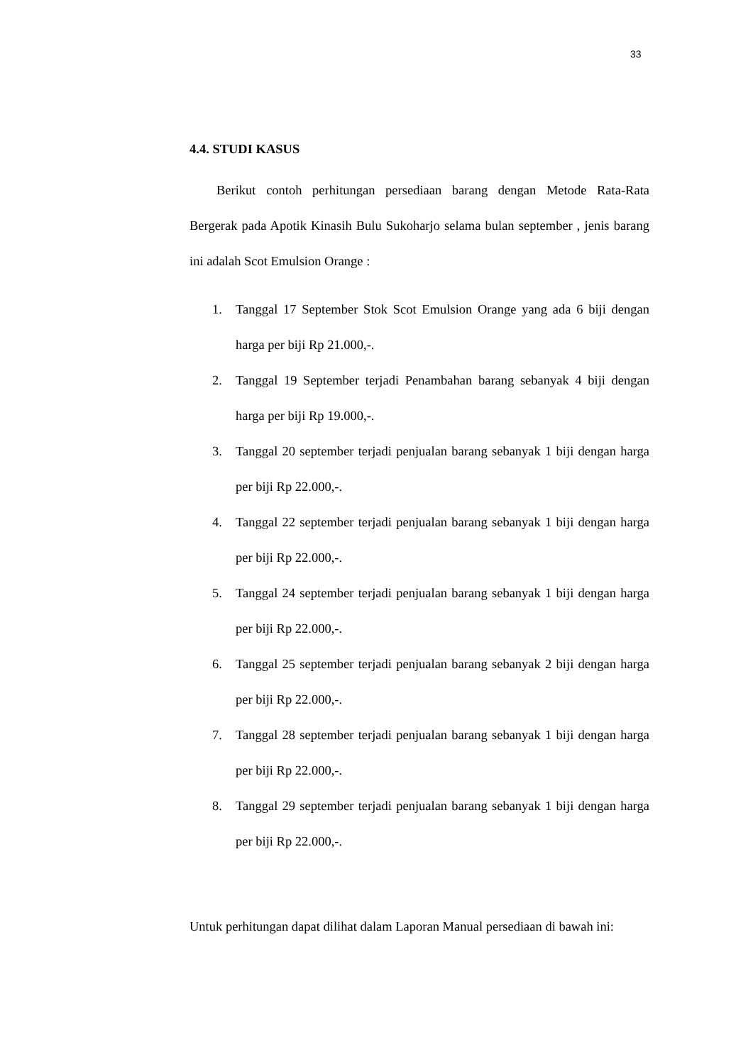33
4.4. STUDI KASUS
Berikut contoh perhitungan persediaan barang dengan Metode Rata-Rata Bergerak pada Apotik Kinasih Bulu Sukoharjo selama bulan september , jenis barang ini adalah Scot Emulsion Orange :
1. Tanggal 17 September Stok Scot Emulsion Orange yang ada 6 biji dengan harga per biji Rp 21.000,-.
2. Tanggal 19 September terjadi Penambahan barang sebanyak 4 biji dengan harga per biji Rp 19.000,-.
3. Tanggal 20 september terjadi penjualan barang sebanyak 1 biji dengan harga per biji Rp 22.000,-.
4. Tanggal 22 september terjadi penjualan barang sebanyak 1 biji dengan harga per biji Rp 22.000,-.
5. Tanggal 24 september terjadi penjualan barang sebanyak 1 biji dengan harga per biji Rp 22.000,-.
6. Tanggal 25 september terjadi penjualan barang sebanyak 2 biji dengan harga per biji Rp 22.000,-.
7. Tanggal 28 september terjadi penjualan barang sebanyak 1 biji dengan harga per biji Rp 22.000,-.
8. Tanggal 29 september terjadi penjualan barang sebanyak 1 biji dengan harga per biji Rp 22.000,-.
Untuk perhitungan dapat dilihat dalam Laporan Manual persediaan di bawah ini: